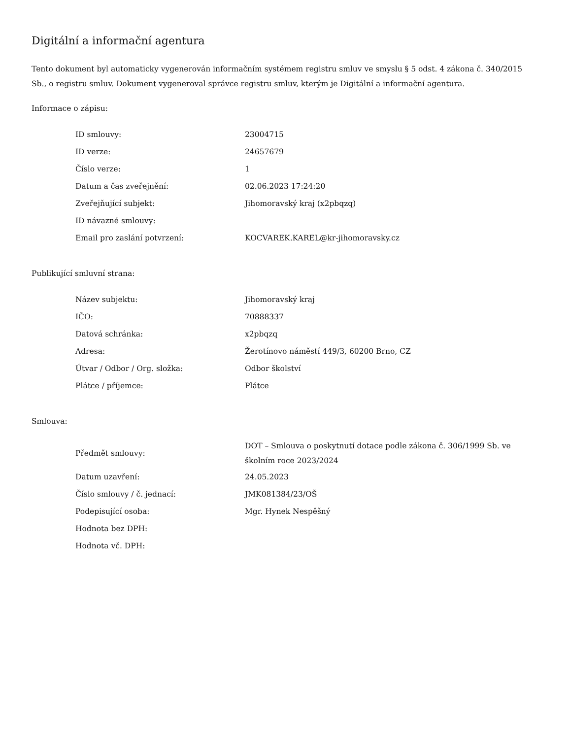Digitální a informační agentura
Tento dokument byl automaticky vygenerován informačním systémem registru smluv ve smyslu § 5 odst. 4 zákona č. 340/2015 Sb., o registru smluv. Dokument vygeneroval správce registru smluv, kterým je Digitální a informační agentura.
Informace o zápisu:
| ID smlouvy: | 23004715 |
| ID verze: | 24657679 |
| Číslo verze: | 1 |
| Datum a čas zveřejnění: | 02.06.2023 17:24:20 |
| Zveřejňující subjekt: | Jihomoravský kraj (x2pbqzq) |
| ID návazné smlouvy: | |
| Email pro zaslání potvrzení: | KOCVAREK.KAREL@kr-jihomoravsky.cz |
Publikující smluvní strana:
| Název subjektu: | Jihomoravský kraj |
| IČO: | 70888337 |
| Datová schránka: | x2pbqzq |
| Adresa: | Žerotínovo náměstí 449/3, 60200 Brno, CZ |
| Útvar / Odbor / Org. složka: | Odbor školství |
| Plátce / příjemce: | Plátce |
Smlouva:
| Předmět smlouvy: | DOT – Smlouva o poskytnutí dotace podle zákona č. 306/1999 Sb. ve školním roce 2023/2024 |
| Datum uzavření: | 24.05.2023 |
| Číslo smlouvy / č. jednací: | JMK081384/23/OŠ |
| Podepisující osoba: | Mgr. Hynek Nespěšný |
| Hodnota bez DPH: | |
| Hodnota vč. DPH: | |